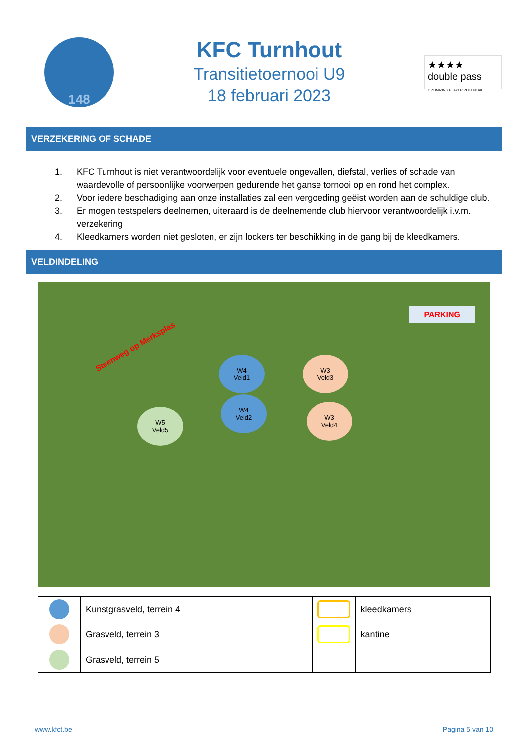148
KFC Turnhout
Transitietoernooi U9
18 februari 2023
★★★★
double pass
OPTIMIZING PLAYER POTENTIAL
VERZEKERING OF SCHADE
1. KFC Turnhout is niet verantwoordelijk voor eventuele ongevallen, diefstal, verlies of schade van waardevolle of persoonlijke voorwerpen gedurende het ganse tornooi op en rond het complex.
2. Voor iedere beschadiging aan onze installaties zal een vergoeding geëist worden aan de schuldige club.
3. Er mogen testspelers deelnemen, uiteraard is de deelnemende club hiervoor verantwoordelijk i.v.m. verzekering
4. Kleedkamers worden niet gesloten, er zijn lockers ter beschikking in de gang bij de kleedkamers.
VELDINDELING
Steenweg op Merksplas
PARKING
W4
Veld1
W4
Veld2
W3
Veld3
W3
Veld4
W5
Veld5
| | Kunstgrasveld, terrein 4 | | kleedkamers |
| | Grasveld, terrein 3 | | kantine |
| | Grasveld, terrein 5 | | |
www.kfct.be Pagina 5 van 10